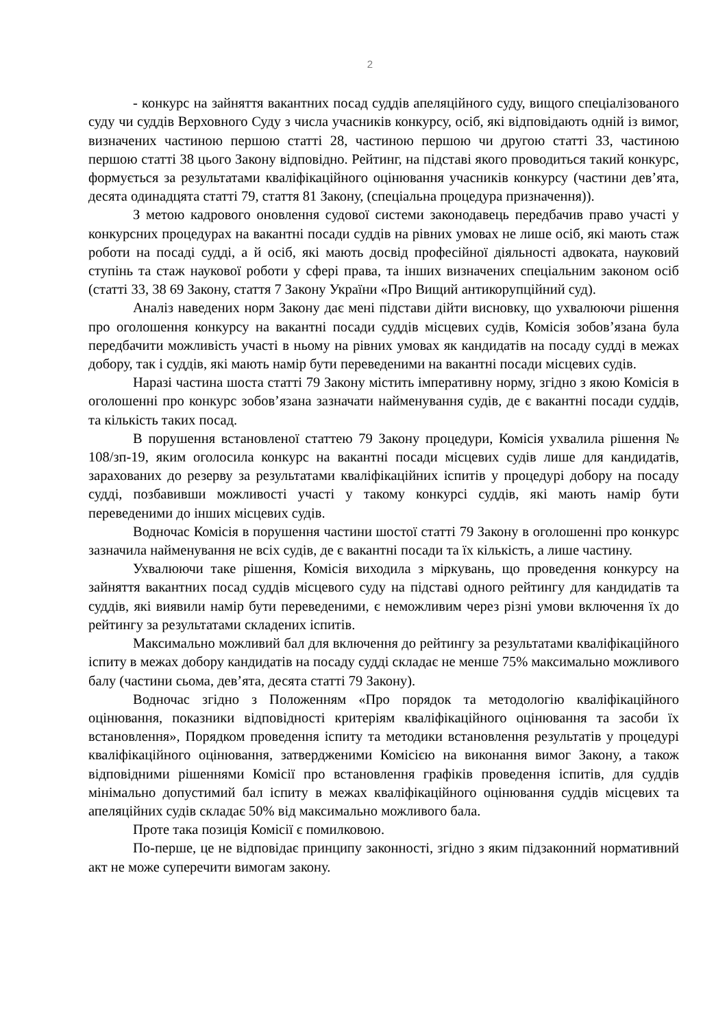2
- конкурс на зайняття вакантних посад суддів апеляційного суду, вищого спеціалізованого суду чи суддів Верховного Суду з числа учасників конкурсу, осіб, які відповідають одній із вимог, визначених частиною першою статті 28, частиною першою чи другою статті 33, частиною першою статті 38 цього Закону відповідно. Рейтинг, на підставі якого проводиться такий конкурс, формується за результатами кваліфікаційного оцінювання учасників конкурсу (частини дев’ята, десята одинадцята статті 79, стаття 81 Закону, (спеціальна процедура призначення)).
З метою кадрового оновлення судової системи законодавець передбачив право участі у конкурсних процедурах на вакантні посади суддів на рівних умовах не лише осіб, які мають стаж роботи на посаді судді, а й осіб, які мають досвід професійної діяльності адвоката, науковий ступінь та стаж наукової роботи у сфері права, та інших визначених спеціальним законом осіб (статті 33, 38 69 Закону, стаття 7 Закону України «Про Вищий антикорупційний суд).
Аналіз наведених норм Закону дає мені підстави дійти висновку, що ухвалюючи рішення про оголошення конкурсу на вакантні посади суддів місцевих судів, Комісія зобов’язана була передбачити можливість участі в ньому на рівних умовах як кандидатів на посаду судді в межах добору, так і суддів, які мають намір бути переведеними на вакантні посади місцевих судів.
Наразі частина шоста статті 79 Закону містить імперативну норму, згідно з якою Комісія в оголошенні про конкурс зобов’язана зазначати найменування судів, де є вакантні посади суддів, та кількість таких посад.
В порушення встановленої статтею 79 Закону процедури, Комісія ухвалила рішення № 108/зп-19, яким оголосила конкурс на вакантні посади місцевих судів лише для кандидатів, зарахованих до резерву за результатами кваліфікаційних іспитів у процедурі добору на посаду судді, позбавивши можливості участі у такому конкурсі суддів, які мають намір бути переведеними до інших місцевих судів.
Водночас Комісія в порушення частини шостої статті 79 Закону в оголошенні про конкурс зазначила найменування не всіх судів, де є вакантні посади та їх кількість, а лише частину.
Ухвалюючи таке рішення, Комісія виходила з міркувань, що проведення конкурсу на зайняття вакантних посад суддів місцевого суду на підставі одного рейтингу для кандидатів та суддів, які виявили намір бути переведеними, є неможливим через різні умови включення їх до рейтингу за результатами складених іспитів.
Максимально можливий бал для включення до рейтингу за результатами кваліфікаційного іспиту в межах добору кандидатів на посаду судді складає не менше 75% максимально можливого балу (частини сьома, дев’ята, десята статті 79 Закону).
Водночас згідно з Положенням «Про порядок та методологію кваліфікаційного оцінювання, показники відповідності критеріям кваліфікаційного оцінювання та засоби їх встановлення», Порядком проведення іспиту та методики встановлення результатів у процедурі кваліфікаційного оцінювання, затвердженими Комісією на виконання вимог Закону, а також відповідними рішеннями Комісії про встановлення графіків проведення іспитів, для суддів мінімально допустимий бал іспиту в межах кваліфікаційного оцінювання суддів місцевих та апеляційних судів складає 50% від максимально можливого бала.
Проте така позиція Комісії є помилковою.
По-перше, це не відповідає принципу законності, згідно з яким підзаконний нормативний акт не може суперечити вимогам закону.